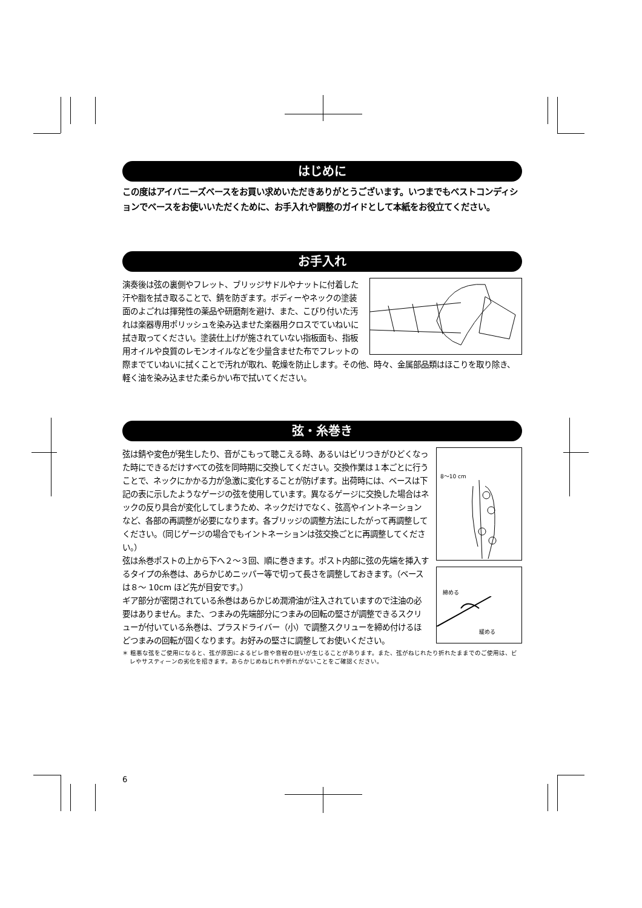はじめに
この度はアイバニーズベースをお買い求めいただきありがとうございます。いつまでもベストコンディションでベースをお使いいただくために、お手入れや調整のガイドとして本紙をお役立てください。
お手入れ
演奏後は弦の裏側やフレット、ブリッジサドルやナットに付着した汗や脂を拭き取ることで、錆を防ぎます。ボディーやネックの塗装面のよごれは揮発性の薬品や研磨剤を避け、また、こびり付いた汚れは楽器専用ポリッシュを染み込ませた楽器用クロスでていねいに拭き取ってください。塗装仕上げが施されていない指板面も、指板用オイルや良質のレモンオイルなどを少量含ませた布でフレットの際までていねいに拭くことで汚れが取れ、乾燥を防止します。その他、時々、金属部品類はほこりを取り除き、軽く油を染み込ませた柔らかい布で拭いてください。
弦・糸巻き
8～10 cm
締める
緩める
弦は錆や変色が発生したり、音がこもって聴こえる時、あるいはビリつきがひどくなった時にできるだけすべての弦を同時期に交換してください。交換作業は１本ごとに行うことで、ネックにかかる力が急激に変化することが防げます。出荷時には、ベースは下記の表に示したようなゲージの弦を使用しています。異なるゲージに交換した場合はネックの反り具合が変化してしまうため、ネックだけでなく、弦高やイントネーションなど、各部の再調整が必要になります。各ブリッジの調整方法にしたがって再調整してください。（同じゲージの場合でもイントネーションは弦交換ごとに再調整してください。）
弦は糸巻ポストの上から下へ２～３回、順に巻きます。ポスト内部に弦の先端を挿入するタイプの糸巻は、あらかじめニッパー等で切って長さを調整しておきます。（ベースは８～ 10cm ほど先が目安です。）
ギア部分が密閉されている糸巻はあらかじめ潤滑油が注入されていますので注油の必要はありません。また、つまみの先端部分につまみの回転の堅さが調整できるスクリューが付いている糸巻は、プラスドライバー（小）で調整スクリューを締め付けるほどつまみの回転が固くなります。お好みの堅さに調整してお使いください。
＊ 粗悪な弦をご使用になると、弦が原因によるビレ音や音程の狂いが生じることがあります。また、弦がねじれたり折れたままでのご使用は、ビレやサスティーンの劣化を招きます。あらかじめねじれや折れがないことをご確認ください。
6